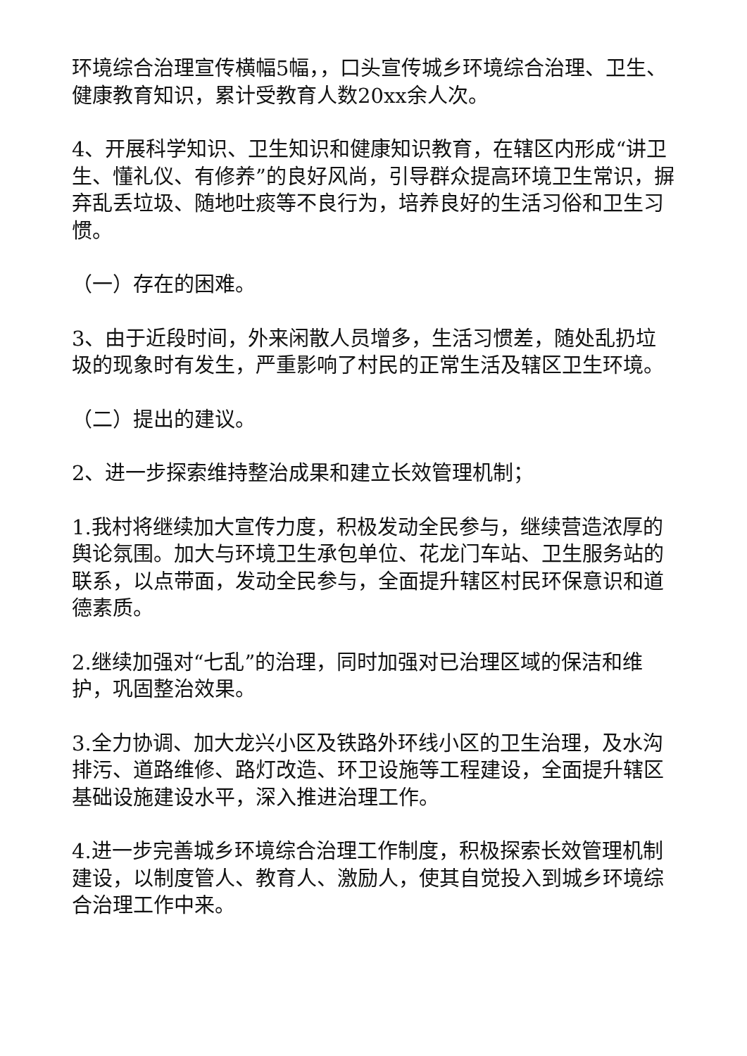环境综合治理宣传横幅5幅，，口头宣传城乡环境综合治理、卫生、健康教育知识，累计受教育人数20xx余人次。
4、开展科学知识、卫生知识和健康知识教育，在辖区内形成“讲卫生、懂礼仪、有修养”的良好风尚，引导群众提高环境卫生常识，摒弃乱丢垃圾、随地吐痰等不良行为，培养良好的生活习俗和卫生习惯。
（一）存在的困难。
3、由于近段时间，外来闲散人员增多，生活习惯差，随处乱扔垃圾的现象时有发生，严重影响了村民的正常生活及辖区卫生环境。
（二）提出的建议。
2、进一步探索维持整治成果和建立长效管理机制；
1.我村将继续加大宣传力度，积极发动全民参与，继续营造浓厚的舆论氛围。加大与环境卫生承包单位、花龙门车站、卫生服务站的联系，以点带面，发动全民参与，全面提升辖区村民环保意识和道德素质。
2.继续加强对“七乱”的治理，同时加强对已治理区域的保洁和维护，巩固整治效果。
3.全力协调、加大龙兴小区及铁路外环线小区的卫生治理，及水沟排污、道路维修、路灯改造、环卫设施等工程建设，全面提升辖区基础设施建设水平，深入推进治理工作。
4.进一步完善城乡环境综合治理工作制度，积极探索长效管理机制建设，以制度管人、教育人、激励人，使其自觉投入到城乡环境综合治理工作中来。